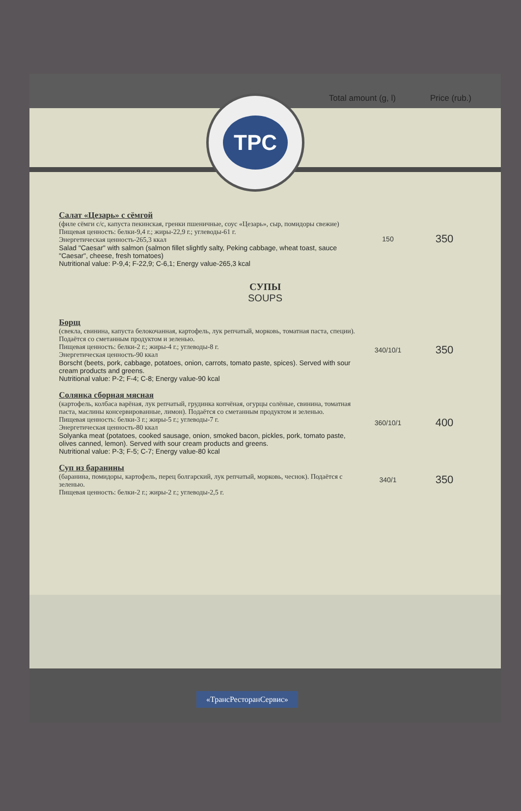Total amount (g, l) Price (rub.)
TPC
| Салат «Цезарь» с сёмгой (филе сёмги с/с, капуста пекинская, гренки пшеничные, соус «Цезарь», сыр, помидоры свежие) Пищевая ценность: белки-9,4 г.; жиры-22,9 г.; углеводы-61 г. Энергетическая ценность-265,3 ккал Salad "Caesar" with salmon (salmon fillet slightly salty, Peking cabbage, wheat toast, sauce "Caesar", cheese, fresh tomatoes) Nutritional value: P-9,4; F-22,9; C-6,1; Energy value-265,3 kcal | 150 | 350 |
| СУПЫ SOUPS | | |
| Борщ (свекла, свинина, капуста белокочанная, картофель, лук репчатый, морковь, томатная паста, специи). Подаётся со сметанным продуктом и зеленью. Пищевая ценность: белки-2 г.; жиры-4 г.; углеводы-8 г. Энергетическая ценность-90 ккал Borscht (beets, pork, cabbage, potatoes, onion, carrots, tomato paste, spices). Served with sour cream products and greens. Nutritional value: P-2; F-4; C-8; Energy value-90 kcal | 340/10/1 | 350 |
| Солянка сборная мясная (картофель, колбаса варёная, лук репчатый, грудинка копчёная, огурцы солёные, свинина, томатная паста, маслины консервированные, лимон). Подаётся со сметанным продуктом и зеленью. Пищевая ценность: белки-3 г.; жиры-5 г.; углеводы-7 г. Энергетическая ценность-80 ккал Solyanka meat (potatoes, cooked sausage, onion, smoked bacon, pickles, pork, tomato paste, olives canned, lemon). Served with sour cream products and greens. Nutritional value: P-3; F-5; C-7; Energy value-80 kcal | 360/10/1 | 400 |
| Суп из баранины (баранина, помидоры, картофель, перец болгарский, лук репчатый, морковь, чеснок). Подаётся с зеленью. Пищевая ценность: белки-2 г.; жиры-2 г.; углеводы-2,5 г. | 340/1 | 350 |
«ТрансРесторанСервис»